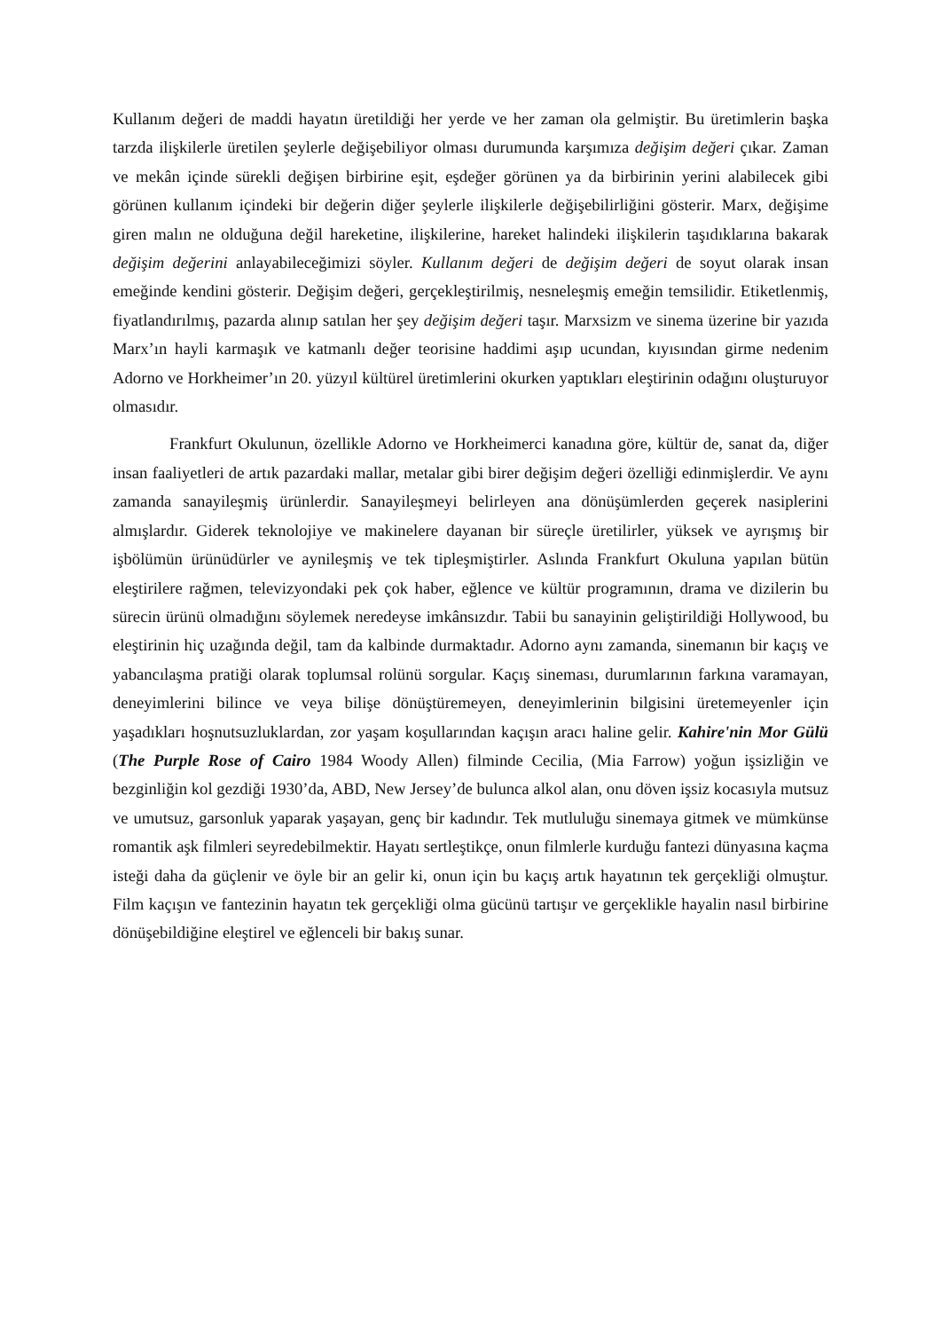Kullanım değeri de maddi hayatın üretildiği her yerde ve her zaman ola gelmiştir. Bu üretimlerin başka tarzda ilişkilerle üretilen şeylerle değişebiliyor olması durumunda karşımıza değişim değeri çıkar. Zaman ve mekân içinde sürekli değişen birbirine eşit, eşdeğer görünen ya da birbirinin yerini alabilecek gibi görünen kullanım içindeki bir değerin diğer şeylerle ilişkilerle değişebilirliğini gösterir. Marx, değişime giren malın ne olduğuna değil hareketine, ilişkilerine, hareket halindeki ilişkilerin taşıdıklarına bakarak değişim değerini anlayabileceğimizi söyler. Kullanım değeri de değişim değeri de soyut olarak insan emeğinde kendini gösterir. Değişim değeri, gerçekleştirilmiş, nesneleşmiş emeğin temsilidir. Etiketlenmiş, fiyatlandırılmış, pazarda alınıp satılan her şey değişim değeri taşır. Marxsizm ve sinema üzerine bir yazıda Marx’ın hayli karmaşık ve katmanlı değer teorisine haddimi aşıp ucundan, kıyısından girme nedenim Adorno ve Horkheimer’ın 20. yüzyıl kültürel üretimlerini okurken yaptıkları eleştirinin odağını oluşturuyor olmasıdır.
Frankfurt Okulunun, özellikle Adorno ve Horkheimerci kanadına göre, kültür de, sanat da, diğer insan faaliyetleri de artık pazardaki mallar, metalar gibi birer değişim değeri özelliği edinmişlerdir. Ve aynı zamanda sanayileşmiş ürünlerdir. Sanayileşmeyi belirleyen ana dönüşümlerden geçerek nasiplerini almışlardır. Giderek teknolojiye ve makinelere dayanan bir süreçle üretilirler, yüksek ve ayrışmış bir işbölümün ürünüdürler ve aynileşmiş ve tek tipleşmiştirler. Aslında Frankfurt Okuluna yapılan bütün eleştirilere rağmen, televizyondaki pek çok haber, eğlence ve kültür programının, drama ve dizilerin bu sürecin ürünü olmadığını söylemek neredeyse imkânsızdır. Tabii bu sanayinin geliştirildiği Hollywood, bu eleştirinin hiç uzağında değil, tam da kalbinde durmaktadır. Adorno aynı zamanda, sinemanın bir kaçış ve yabancılaşma pratiği olarak toplumsal rolünü sorgular. Kaçış sineması, durumlarının farkına varamayan, deneyimlerini bilince ve veya bilişe dönüştüremeyen, deneyimlerinin bilgisini üretemeyenler için yaşadıkları hoşnutsuzluklardan, zor yaşam koşullarından kaçışın aracı haline gelir. Kahire'nin Mor Gülü (The Purple Rose of Cairo 1984 Woody Allen) filminde Cecilia, (Mia Farrow) yoğun işsizliğin ve bezginliğin kol gezdiği 1930’da, ABD, New Jersey’de bulunca alkol alan, onu döven işsiz kocasıyla mutsuz ve umutsuz, garsonluk yaparak yaşayan, genç bir kadındır. Tek mutluluğu sinemaya gitmek ve mümkünse romantik aşk filmleri seyredebilmektir. Hayatı sertleştikçe, onun filmlerle kurduğu fantezi dünyasına kaçma isteği daha da güçlenir ve öyle bir an gelir ki, onun için bu kaçış artık hayatının tek gerçekliği olmuştur. Film kaçışın ve fantezinin hayatın tek gerçekliği olma gücünü tartışır ve gerçeklikle hayalin nasıl birbirine dönüşebildiğine eleştirel ve eğlenceli bir bakış sunar.